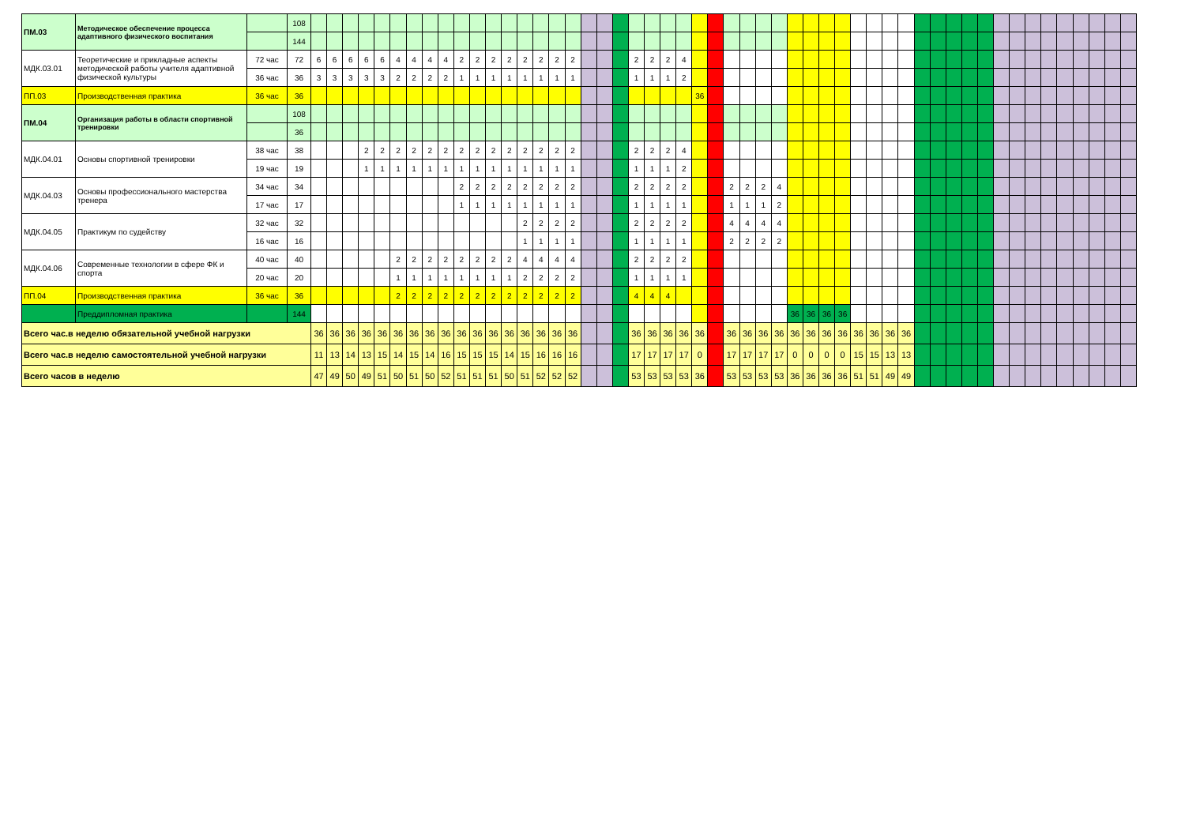| ПМ.03 | Методическое обеспечение процесса адаптивного физического воспитания | | 108 | | | | | | | | | | | | | | | | | | | | | | | | | | | | | | | | | | | | | | | | | | | | | | | | | | | | |
| | | | 144 | | | | | | | | | | | | | | | | | | | | | | | | | | | | | | | | | | | | | | | | | | | | | | | | | | | | |
| МДК.03.01 | Теоретические и прикладные аспекты методической работы учителя адаптивной физической культуры | 72 час | 72 | 6 | 6 | 6 | 6 | 6 | 4 | 4 | 4 | 4 | 2 | 2 | 2 | 2 | 2 | 2 | 2 | 2 | | | | 2 | 2 | 2 | 4 | | | | | | | | | | | | | | | | | | | | | | | | | | | | |
| | | 36 час | 36 | 3 | 3 | 3 | 3 | 3 | 2 | 2 | 2 | 2 | 1 | 1 | 1 | 1 | 1 | 1 | 1 | 1 | | | | 1 | 1 | 1 | 2 | | | | | | | | | | | | | | | | | | | | | | | | | | | | |
| ПП.03 | Производственная практика | 36 час | 36 | | | | | | | | | | | | | | | | | | | | | | | | | 36 | | | | | | | | | | | | | | | | | | | | | | | | | | | |
| ПМ.04 | Организация работы в области спортивной тренировки | | 108 | | | | | | | | | | | | | | | | | | | | | | | | | | | | | | | | | | | | | | | | | | | | | | | | | | | | |
| | | | 36 | | | | | | | | | | | | | | | | | | | | | | | | | | | | | | | | | | | | | | | | | | | | | | | | | | | | |
| МДК.04.01 | Основы спортивной тренировки | 38 час | 38 | | | | 2 | 2 | 2 | 2 | 2 | 2 | 2 | 2 | 2 | 2 | 2 | 2 | 2 | 2 | | | | 2 | 2 | 2 | 4 | | | | | | | | | | | | | | | | | | | | | | | | | | | | |
| | | 19 час | 19 | | | | 1 | 1 | 1 | 1 | 1 | 1 | 1 | 1 | 1 | 1 | 1 | 1 | 1 | 1 | | | | 1 | 1 | 1 | 2 | | | | | | | | | | | | | | | | | | | | | | | | | | | | |
| МДК.04.03 | Основы профессионального мастерства тренера | 34 час | 34 | | | | | | | | | | 2 | 2 | 2 | 2 | 2 | 2 | 2 | 2 | | | | 2 | 2 | 2 | 2 | | | 2 | 2 | 2 | 4 | | | | | | | | | | | | | | | | | | | | | | |
| | | 17 час | 17 | | | | | | | | | | 1 | 1 | 1 | 1 | 1 | 1 | 1 | 1 | | | | 1 | 1 | 1 | 1 | | | 1 | 1 | 1 | 2 | | | | | | | | | | | | | | | | | | | | | | |
| МДК.04.05 | Практикум по судейству | 32 час | 32 | | | | | | | | | | | | | | 2 | 2 | 2 | 2 | | | | 2 | 2 | 2 | 2 | | | 4 | 4 | 4 | 4 | | | | | | | | | | | | | | | | | | | | | | |
| | | 16 час | 16 | | | | | | | | | | | | | | 1 | 1 | 1 | 1 | | | | 1 | 1 | 1 | 1 | | | 2 | 2 | 2 | 2 | | | | | | | | | | | | | | | | | | | | | | |
| МДК.04.06 | Современные технологии в сфере ФК и спорта | 40 час | 40 | | | | | | 2 | 2 | 2 | 2 | 2 | 2 | 2 | 2 | 4 | 4 | 4 | 4 | | | | 2 | 2 | 2 | 2 | | | | | | | | | | | | | | | | | | | | | | | | | | | | |
| | | 20 час | 20 | | | | | | 1 | 1 | 1 | 1 | 1 | 1 | 1 | 1 | 2 | 2 | 2 | 2 | | | | 1 | 1 | 1 | 1 | | | | | | | | | | | | | | | | | | | | | | | | | | | | |
| ПП.04 | Производственная практика | 36 час | 36 | | | | | | 2 | 2 | 2 | 2 | 2 | 2 | 2 | 2 | 2 | 2 | 2 | 2 | | | | 4 | 4 | 4 | | | | | | | | | | | | | | | | | | | | | | | | | | | | | |
| | Преддипломная практика | | 144 | | | | | | | | | | | | | | | | | | | | | | | | | | | | | | | 36 | 36 | 36 | 36 | | | | | | | | | | | | | | | | | | |
| Всего час.в неделю обязательной учебной нагрузки | | | | 36 | 36 | 36 | 36 | 36 | 36 | 36 | 36 | 36 | 36 | 36 | 36 | 36 | 36 | 36 | 36 | 36 | | | | 36 | 36 | 36 | 36 | 36 | | 36 | 36 | 36 | 36 | 36 | 36 | 36 | 36 | 36 | 36 | 36 | 36 | | | | | | | | | | | | | | |
| Всего час.в неделю самостоятельной учебной нагрузки | | | | 11 | 13 | 14 | 13 | 15 | 14 | 15 | 14 | 16 | 15 | 15 | 15 | 14 | 15 | 16 | 16 | 16 | | | | 17 | 17 | 17 | 17 | 0 | | 17 | 17 | 17 | 17 | 0 | 0 | 0 | 0 | 15 | 15 | 13 | 13 | | | | | | | | | | | | | | |
| Всего часов в неделю | | | | 47 | 49 | 50 | 49 | 51 | 50 | 51 | 50 | 52 | 51 | 51 | 51 | 50 | 51 | 52 | 52 | 52 | | | | 53 | 53 | 53 | 53 | 36 | | 53 | 53 | 53 | 53 | 36 | 36 | 36 | 36 | 51 | 51 | 49 | 49 | | | | | | | | | | | | | | |